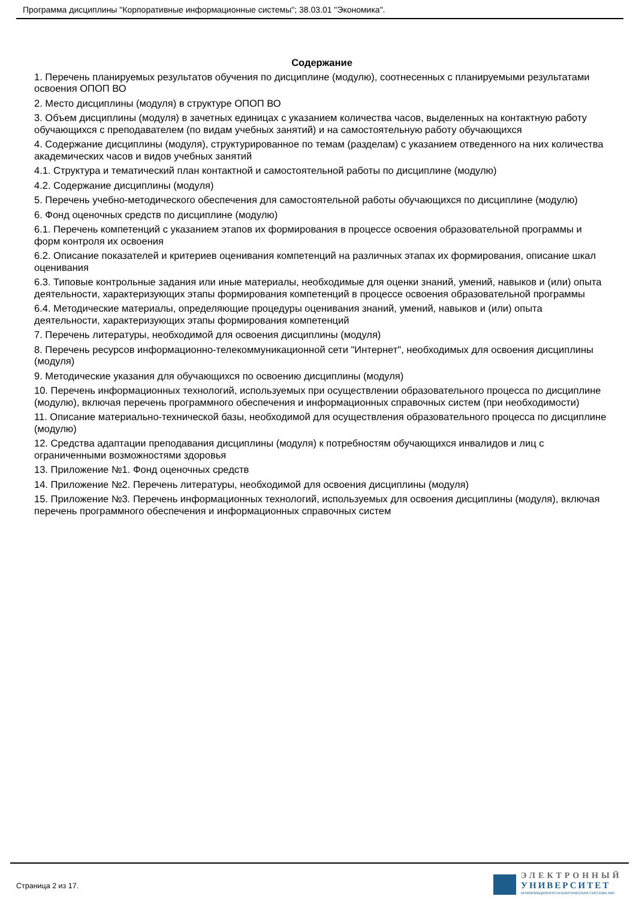Программа дисциплины "Корпоративные информационные системы"; 38.03.01 "Экономика".
Содержание
1. Перечень планируемых результатов обучения по дисциплине (модулю), соотнесенных с планируемыми результатами освоения ОПОП ВО
2. Место дисциплины (модуля) в структуре ОПОП ВО
3. Объем дисциплины (модуля) в зачетных единицах с указанием количества часов, выделенных на контактную работу обучающихся с преподавателем (по видам учебных занятий) и на самостоятельную работу обучающихся
4. Содержание дисциплины (модуля), структурированное по темам (разделам) с указанием отведенного на них количества академических часов и видов учебных занятий
4.1. Структура и тематический план контактной и самостоятельной работы по дисциплине (модулю)
4.2. Содержание дисциплины (модуля)
5. Перечень учебно-методического обеспечения для самостоятельной работы обучающихся по дисциплине (модулю)
6. Фонд оценочных средств по дисциплине (модулю)
6.1. Перечень компетенций с указанием этапов их формирования в процессе освоения образовательной программы и форм контроля их освоения
6.2. Описание показателей и критериев оценивания компетенций на различных этапах их формирования, описание шкал оценивания
6.3. Типовые контрольные задания или иные материалы, необходимые для оценки знаний, умений, навыков и (или) опыта деятельности, характеризующих этапы формирования компетенций в процессе освоения образовательной программы
6.4. Методические материалы, определяющие процедуры оценивания знаний, умений, навыков и (или) опыта деятельности, характеризующих этапы формирования компетенций
7. Перечень литературы, необходимой для освоения дисциплины (модуля)
8. Перечень ресурсов информационно-телекоммуникационной сети "Интернет", необходимых для освоения дисциплины (модуля)
9. Методические указания для обучающихся по освоению дисциплины (модуля)
10. Перечень информационных технологий, используемых при осуществлении образовательного процесса по дисциплине (модулю), включая перечень программного обеспечения и информационных справочных систем (при необходимости)
11. Описание материально-технической базы, необходимой для осуществления образовательного процесса по дисциплине (модулю)
12. Средства адаптации преподавания дисциплины (модуля) к потребностям обучающихся инвалидов и лиц с ограниченными возможностями здоровья
13. Приложение №1. Фонд оценочных средств
14. Приложение №2. Перечень литературы, необходимой для освоения дисциплины (модуля)
15. Приложение №3. Перечень информационных технологий, используемых для освоения дисциплины (модуля), включая перечень программного обеспечения и информационных справочных систем
Страница 2 из 17.
ЭЛЕКТРОННЫЙ
УНИВЕРСИТЕТ
ИНФОРМАЦИОННО-АНАЛИТИЧЕСКАЯ СИСТЕМА КФУ